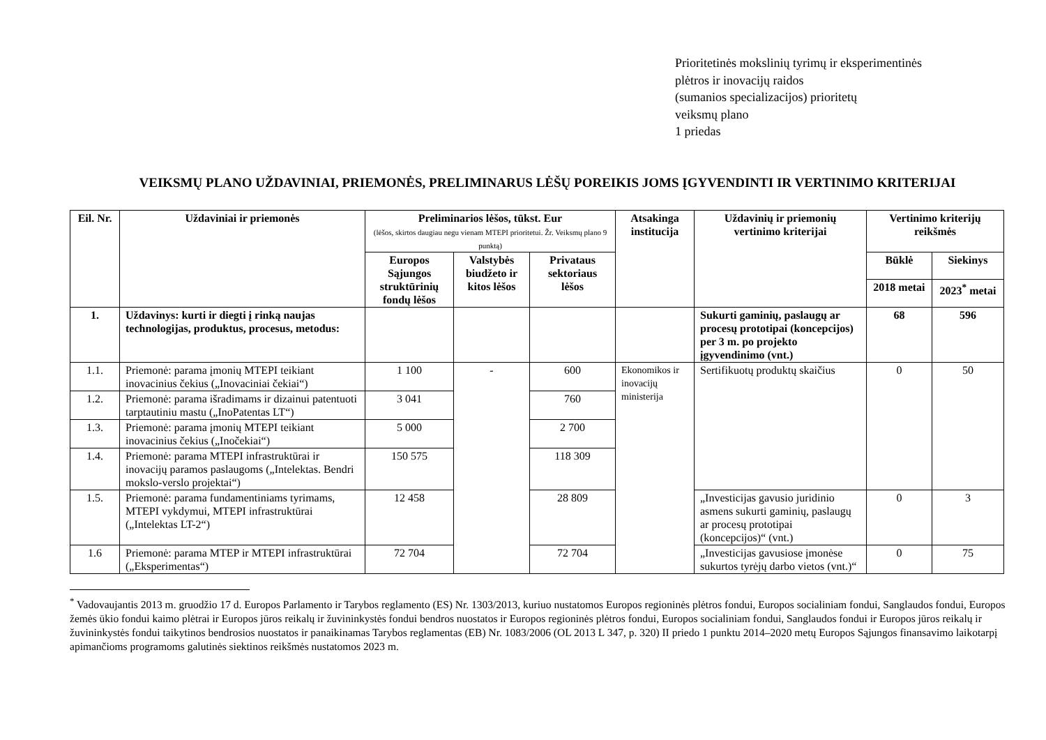Prioritetinės mokslinių tyrimų ir eksperimentinės
plėtros ir inovacijų raidos
(sumanios specializacijos) prioritetų
veiksmų plano
1 priedas
VEIKSMŲ PLANO UŽDAVINIAI, PRIEMONĖS, PRELIMINARUS LĖŠŲ POREIKIS JOMS ĮGYVENDINTI IR VERTINIMO KRITERIJAI
| Eil. Nr. | Uždaviniai ir priemonės | Preliminarios lėšos, tūkst. Eur (lėšos, skirtos daugiau negu vienam MTEPI prioritetui. Žr. Veiksmų plano 9 punktą) | | | Atsakinga institucija | Uždavinių ir priemonių vertinimo kriterijai | Vertinimo kriterijų reikšmės | |
| --- | --- | --- | --- | --- | --- | --- | --- | --- |
| | | Europos Sąjungos struktūrinių fondų lėšos | Valstybės biudžeto ir kitos lėšos | Privataus sektoriaus lėšos | | | Būklė | Siekinys |
| | | | | | | | 2018 metai | 2023<sup>*</sup> metai |
| 1. | Uždavinys: kurti ir diegti į rinką naujas technologijas, produktus, procesus, metodus: | | | | | Sukurti gaminių, paslaugų ar procesų prototipai (koncepcijos) per 3 m. po projekto įgyvendinimo (vnt.) | 68 | 596 |
| 1.1. | Priemonė: parama įmonių MTEPI teikiant inovacinius čekius („Inovaciniai čekiai“) | 1 100 | - | 600 | Ekonomikos ir inovacijų ministerija | Sertifikuotų produktų skaičius | 0 | 50 |
| 1.2. | Priemonė: parama išradimams ir dizainui patentuoti tarptautiniu mastu („InoPatentas LT“) | 3 041 | | 760 | | | | |
| 1.3. | Priemonė: parama įmonių MTEPI teikiant inovacinius čekius („Inočekiai“) | 5 000 | | 2 700 | | | | |
| 1.4. | Priemonė: parama MTEPI infrastruktūrai ir inovacijų paramos paslaugoms („Intelektas. Bendri mokslo-verslo projektai“) | 150 575 | | 118 309 | | | | |
| 1.5. | Priemonė: parama fundamentiniams tyrimams, MTEPI vykdymui, MTEPI infrastruktūrai („Intelektas LT-2“) | 12 458 | | 28 809 | | „Investicijas gavusio juridinio asmens sukurti gaminių, paslaugų ar procesų prototipai (koncepcijos)“ (vnt.) | 0 | 3 |
| 1.6 | Priemonė: parama MTEP ir MTEPI infrastruktūrai („Eksperimentas“) | 72 704 | | 72 704 | | „Investicijas gavusiose įmonėse sukurtos tyrėjų darbo vietos (vnt.)“ | 0 | 75 |
<sup>*</sup> Vadovaujantis 2013 m. gruodžio 17 d. Europos Parlamento ir Tarybos reglamento (ES) Nr. 1303/2013, kuriuo nustatomos Europos regioninės plėtros fondui, Europos socialiniam fondui, Sanglaudos fondui, Europos žemės ūkio fondui kaimo plėtrai ir Europos jūros reikalų ir žuvininkystės fondui bendros nuostatos ir Europos regioninės plėtros fondui, Europos socialiniam fondui, Sanglaudos fondui ir Europos jūros reikalų ir žuvininkystės fondui taikytinos bendrosios nuostatos ir panaikinamas Tarybos reglamentas (EB) Nr. 1083/2006 (OL 2013 L 347, p. 320) II priedo 1 punktu 2014–2020 metų Europos Sąjungos finansavimo laikotarpį apimančioms programoms galutinės siektinos reikšmės nustatomos 2023 m.